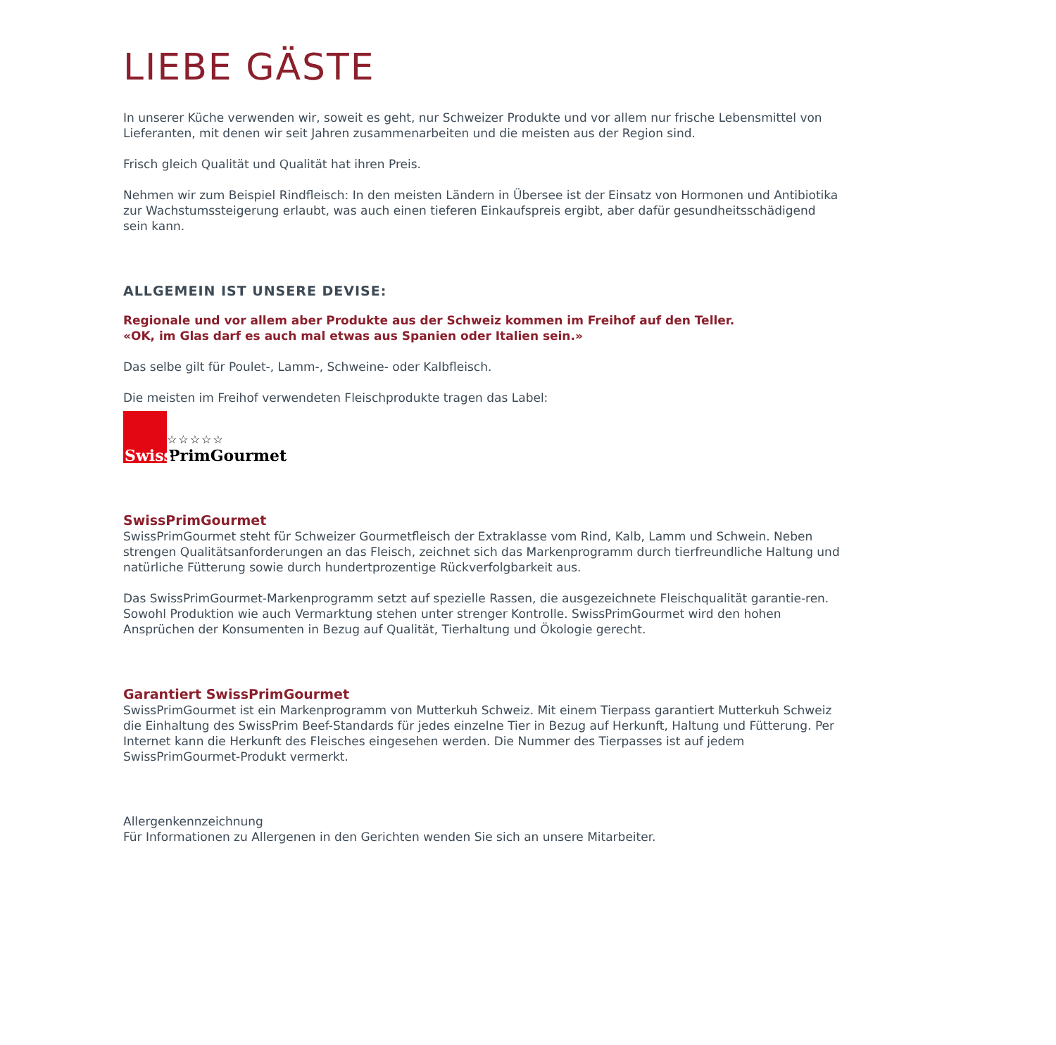LIEBE GÄSTE
In unserer Küche verwenden wir, soweit es geht, nur Schweizer Produkte und vor allem nur frische Lebensmittel von Lieferanten, mit denen wir seit Jahren zusammenarbeiten und die meisten aus der Region sind.
Frisch gleich Qualität und Qualität hat ihren Preis.
Nehmen wir zum Beispiel Rindfleisch: In den meisten Ländern in Übersee ist der Einsatz von Hormonen und Antibiotika zur Wachstumssteigerung erlaubt, was auch einen tieferen Einkaufspreis ergibt, aber dafür gesundheitsschädigend sein kann.
ALLGEMEIN IST UNSERE DEVISE:
Regionale und vor allem aber Produkte aus der Schweiz kommen im Freihof auf den Teller.
«OK, im Glas darf es auch mal etwas aus Spanien oder Italien sein.»
Das selbe gilt für Poulet-, Lamm-, Schweine- oder Kalbfleisch.
Die meisten im Freihof verwendeten Fleischprodukte tragen das Label:
Swiss
☆☆☆☆☆
PrimGourmet
SwissPrimGourmet
SwissPrimGourmet steht für Schweizer Gourmetfleisch der Extraklasse vom Rind, Kalb, Lamm und Schwein. Neben strengen Qualitätsanforderungen an das Fleisch, zeichnet sich das Markenprogramm durch tierfreundliche Haltung und natürliche Fütterung sowie durch hundertprozentige Rückverfolgbarkeit aus.
Das SwissPrimGourmet-Markenprogramm setzt auf spezielle Rassen, die ausgezeichnete Fleischqualität garantie-ren. Sowohl Produktion wie auch Vermarktung stehen unter strenger Kontrolle. SwissPrimGourmet wird den hohen Ansprüchen der Konsumenten in Bezug auf Qualität, Tierhaltung und Ökologie gerecht.
Garantiert SwissPrimGourmet
SwissPrimGourmet ist ein Markenprogramm von Mutterkuh Schweiz. Mit einem Tierpass garantiert Mutterkuh Schweiz die Einhaltung des SwissPrim Beef-Standards für jedes einzelne Tier in Bezug auf Herkunft, Haltung und Fütterung. Per Internet kann die Herkunft des Fleisches eingesehen werden. Die Nummer des Tierpasses ist auf jedem SwissPrimGourmet-Produkt vermerkt.
Allergenkennzeichnung
Für Informationen zu Allergenen in den Gerichten wenden Sie sich an unsere Mitarbeiter.